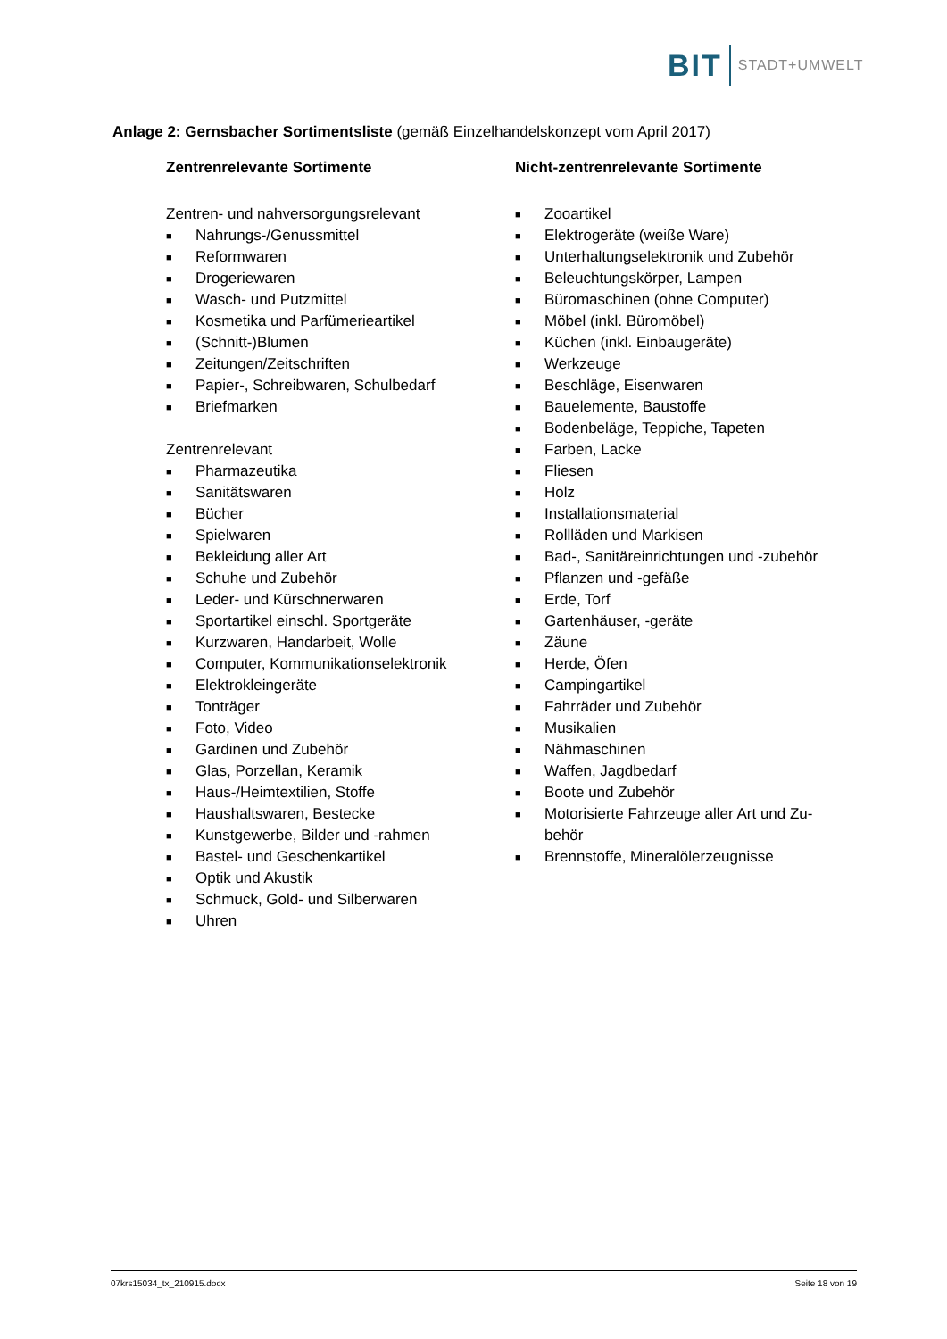BIT STADT+UMWELT
Anlage 2: Gernsbacher Sortimentsliste (gemäß Einzelhandelskonzept vom April 2017)
Zentrenrelevante Sortimente
Zentren- und nahversorgungsrelevant
■ Nahrungs-/Genussmittel
■ Reformwaren
■ Drogeriewaren
■ Wasch- und Putzmittel
■ Kosmetika und Parfümerieartikel
■ (Schnitt-)Blumen
■ Zeitungen/Zeitschriften
■ Papier-, Schreibwaren, Schulbedarf
■ Briefmarken
Zentrenrelevant
■ Pharmazeutika
■ Sanitätswaren
■ Bücher
■ Spielwaren
■ Bekleidung aller Art
■ Schuhe und Zubehör
■ Leder- und Kürschnerwaren
■ Sportartikel einschl. Sportgeräte
■ Kurzwaren, Handarbeit, Wolle
■ Computer, Kommunikationselektronik
■ Elektrokleingeräte
■ Tonträger
■ Foto, Video
■ Gardinen und Zubehör
■ Glas, Porzellan, Keramik
■ Haus-/Heimtextilien, Stoffe
■ Haushaltswaren, Bestecke
■ Kunstgewerbe, Bilder und -rahmen
■ Bastel- und Geschenkartikel
■ Optik und Akustik
■ Schmuck, Gold- und Silberwaren
■ Uhren
Nicht-zentrenrelevante Sortimente
■ Zooartikel
■ Elektrogeräte (weiße Ware)
■ Unterhaltungselektronik und Zubehör
■ Beleuchtungskörper, Lampen
■ Büromaschinen (ohne Computer)
■ Möbel (inkl. Büromöbel)
■ Küchen (inkl. Einbaugeräte)
■ Werkzeuge
■ Beschläge, Eisenwaren
■ Bauelemente, Baustoffe
■ Bodenbeläge, Teppiche, Tapeten
■ Farben, Lacke
■ Fliesen
■ Holz
■ Installationsmaterial
■ Rollläden und Markisen
■ Bad-, Sanitäreinrichtungen und -zubehör
■ Pflanzen und -gefäße
■ Erde, Torf
■ Gartenhäuser, -geräte
■ Zäune
■ Herde, Öfen
■ Campingartikel
■ Fahrräder und Zubehör
■ Musikalien
■ Nähmaschinen
■ Waffen, Jagdbedarf
■ Boote und Zubehör
■ Motorisierte Fahrzeuge aller Art und Zu-
behör
■ Brennstoffe, Mineralölerzeugnisse
07krs15034_tx_210915.docx Seite 18 von 19